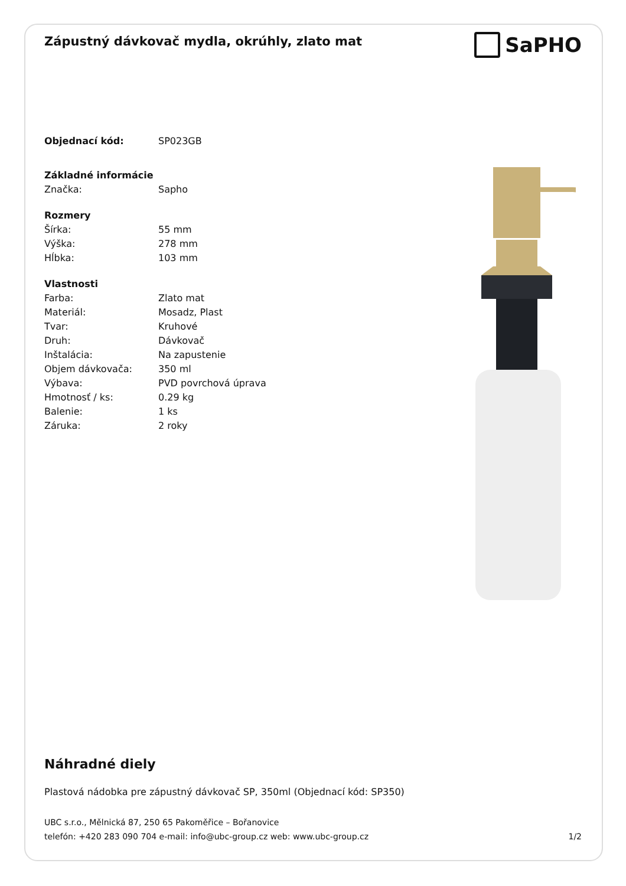Zápustný dávkovač mydla, okrúhly, zlato mat
SaPHO
| Objednací kód: | SP023GB |
| Základné informácie | |
| Značka: | Sapho |
| Rozmery | |
| Šírka: | 55 mm |
| Výška: | 278 mm |
| Hĺbka: | 103 mm |
| Vlastnosti | |
| Farba: | Zlato mat |
| Materiál: | Mosadz, Plast |
| Tvar: | Kruhové |
| Druh: | Dávkovač |
| Inštalácia: | Na zapustenie |
| Objem dávkovača: | 350 ml |
| Výbava: | PVD povrchová úprava |
| Hmotnosť / ks: | 0.29 kg |
| Balenie: | 1 ks |
| Záruka: | 2 roky |
Náhradné diely
Plastová nádobka pre zápustný dávkovač SP, 350ml (Objednací kód: SP350)
UBC s.r.o., Mělnická 87, 250 65 Pakoměřice – Bořanovice
telefón: +420 283 090 704 e-mail: info@ubc-group.cz web: www.ubc-group.cz
1/2